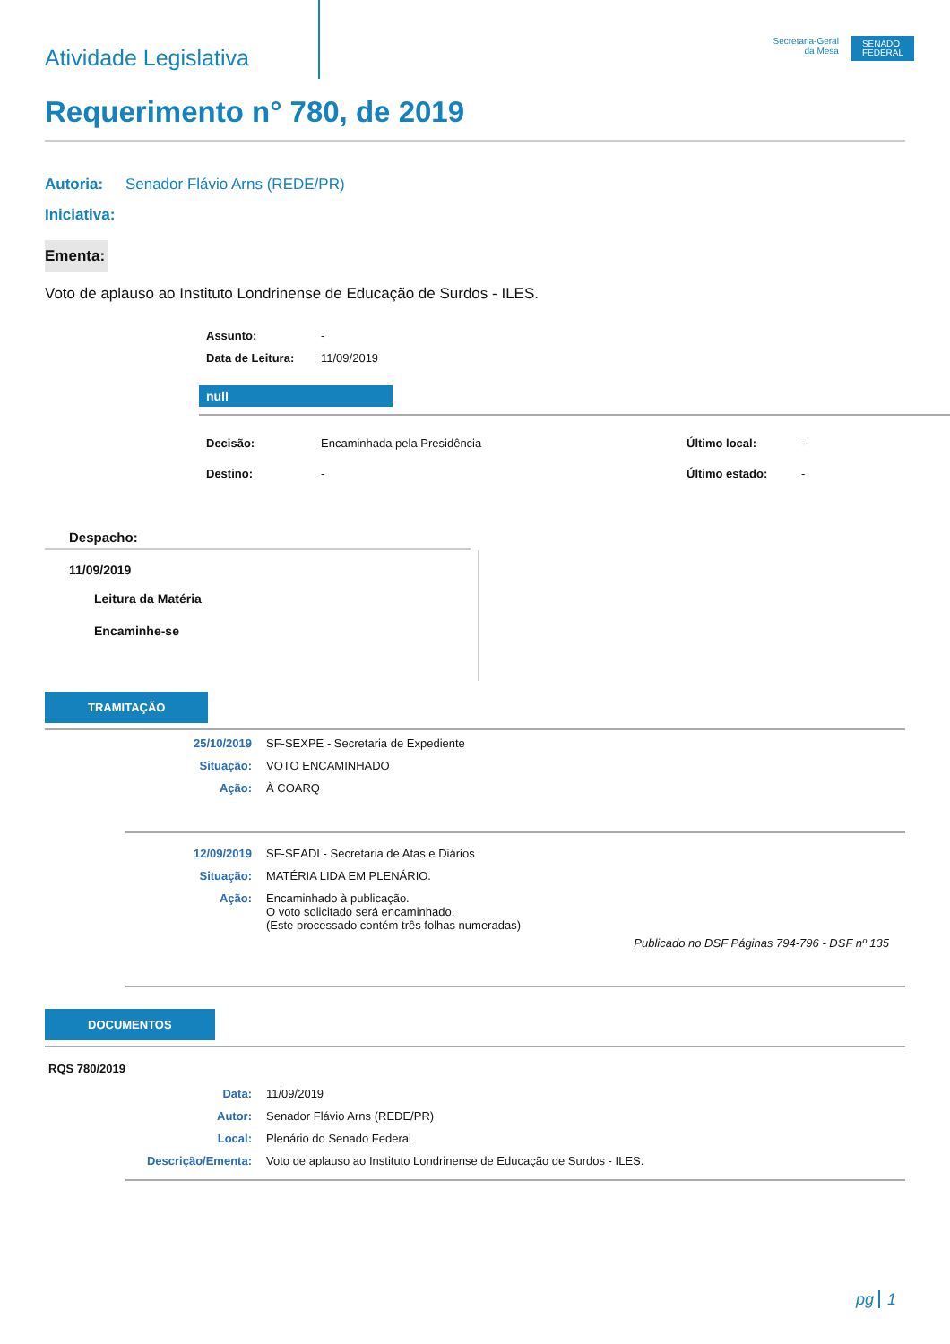Atividade Legislativa
Secretaria-Geral
da Mesa
SENADO
FEDERAL
Requerimento n° 780, de 2019
Autoria: Senador Flávio Arns (REDE/PR)
Iniciativa:
Ementa:
Voto de aplauso ao Instituto Londrinense de Educação de Surdos - ILES.
| Assunto: | - |
| Data de Leitura: | 11/09/2019 |
null
| Decisão: | Encaminhada pela Presidência | Último local: | - |
| Destino: | - | Último estado: | - |
Despacho:
11/09/2019
Leitura da Matéria
Encaminhe-se
TRAMITAÇÃO
| 25/10/2019 | SF-SEXPE - Secretaria de Expediente |
| Situação: | VOTO ENCAMINHADO |
| Ação: | À COARQ |
| 12/09/2019 | SF-SEADI - Secretaria de Atas e Diários |
| Situação: | MATÉRIA LIDA EM PLENÁRIO. |
| Ação: | Encaminhado à publicação. O voto solicitado será encaminhado. (Este processado contém três folhas numeradas) |
Publicado no DSF Páginas 794-796 - DSF nº 135
DOCUMENTOS
RQS 780/2019
| Data: | 11/09/2019 |
| Autor: | Senador Flávio Arns (REDE/PR) |
| Local: | Plenário do Senado Federal |
| Descrição/Ementa: | Voto de aplauso ao Instituto Londrinense de Educação de Surdos - ILES. |
pg 1